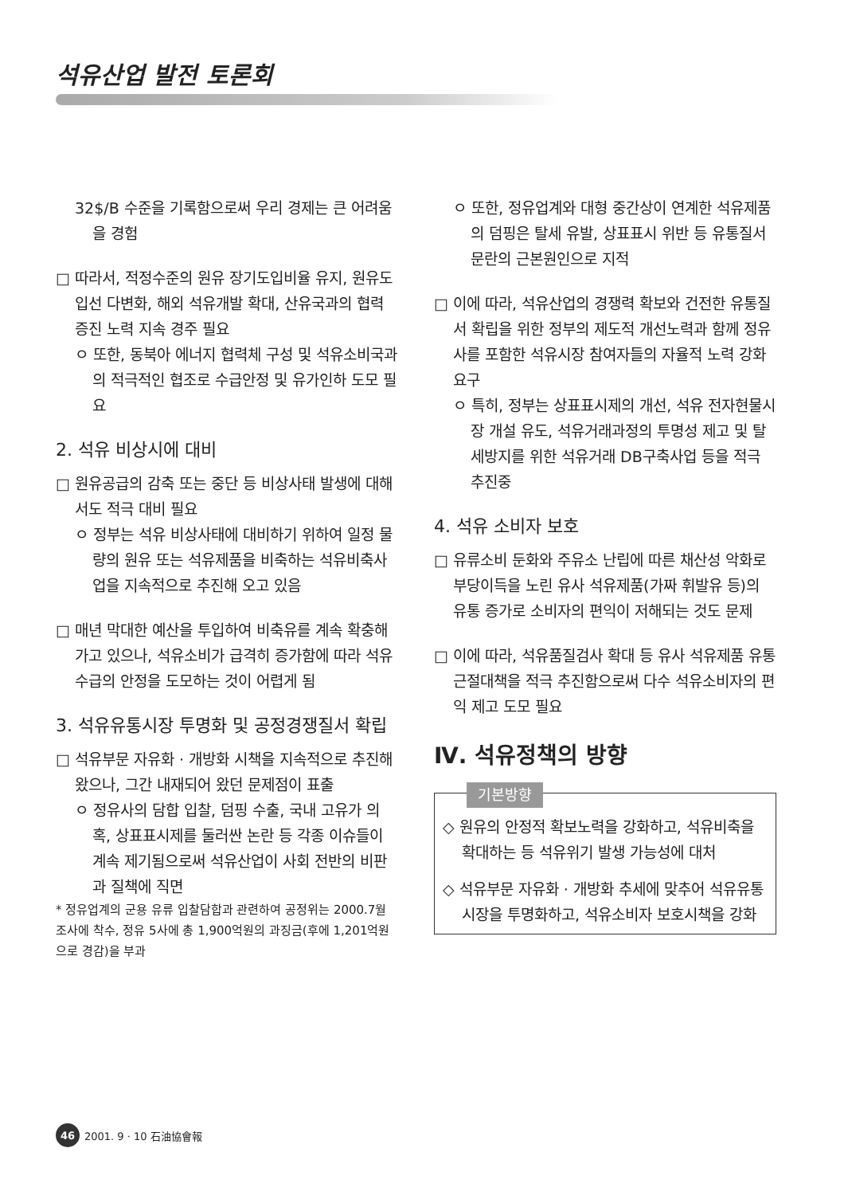석유산업 발전 토론회
32$/B 수준을 기록함으로써 우리 경제는 큰 어려움을 경험
□ 따라서, 적정수준의 원유 장기도입비율 유지, 원유도입선 다변화, 해외 석유개발 확대, 산유국과의 협력 증진 노력 지속 경주 필요
ㅇ 또한, 동북아 에너지 협력체 구성 및 석유소비국과의 적극적인 협조로 수급안정 및 유가인하 도모 필요
2. 석유 비상시에 대비
□ 원유공급의 감축 또는 중단 등 비상사태 발생에 대해서도 적극 대비 필요
ㅇ 정부는 석유 비상사태에 대비하기 위하여 일정 물량의 원유 또는 석유제품을 비축하는 석유비축사업을 지속적으로 추진해 오고 있음
□ 매년 막대한 예산을 투입하여 비축유를 계속 확충해 가고 있으나, 석유소비가 급격히 증가함에 따라 석유수급의 안정을 도모하는 것이 어렵게 됨
3. 석유유통시장 투명화 및 공정경쟁질서 확립
□ 석유부문 자유화 · 개방화 시책을 지속적으로 추진해 왔으나, 그간 내재되어 왔던 문제점이 표출
ㅇ 정유사의 담합 입찰, 덤핑 수출, 국내 고유가 의혹, 상표표시제를 둘러싼 논란 등 각종 이슈들이 계속 제기됨으로써 석유산업이 사회 전반의 비판과 질책에 직면
* 정유업계의 군용 유류 입찰담합과 관련하여 공정위는 2000.7월 조사에 착수, 정유 5사에 총 1,900억원의 과징금(후에 1,201억원으로 경감)을 부과
ㅇ 또한, 정유업계와 대형 중간상이 연계한 석유제품의 덤핑은 탈세 유발, 상표표시 위반 등 유통질서 문란의 근본원인으로 지적
□ 이에 따라, 석유산업의 경쟁력 확보와 건전한 유통질서 확립을 위한 정부의 제도적 개선노력과 함께 정유사를 포함한 석유시장 참여자들의 자율적 노력 강화 요구
ㅇ 특히, 정부는 상표표시제의 개선, 석유 전자현물시장 개설 유도, 석유거래과정의 투명성 제고 및 탈세방지를 위한 석유거래 DB구축사업 등을 적극 추진중
4. 석유 소비자 보호
□ 유류소비 둔화와 주유소 난립에 따른 채산성 악화로 부당이득을 노린 유사 석유제품(가짜 휘발유 등)의 유통 증가로 소비자의 편익이 저해되는 것도 문제
□ 이에 따라, 석유품질검사 확대 등 유사 석유제품 유통 근절대책을 적극 추진함으로써 다수 석유소비자의 편익 제고 도모 필요
Ⅳ. 석유정책의 방향
기본방향
◇ 원유의 안정적 확보노력을 강화하고, 석유비축을 확대하는 등 석유위기 발생 가능성에 대처
◇ 석유부문 자유화 · 개방화 추세에 맞추어 석유유통시장을 투명화하고, 석유소비자 보호시책을 강화
46 2001. 9 · 10 石油協會報